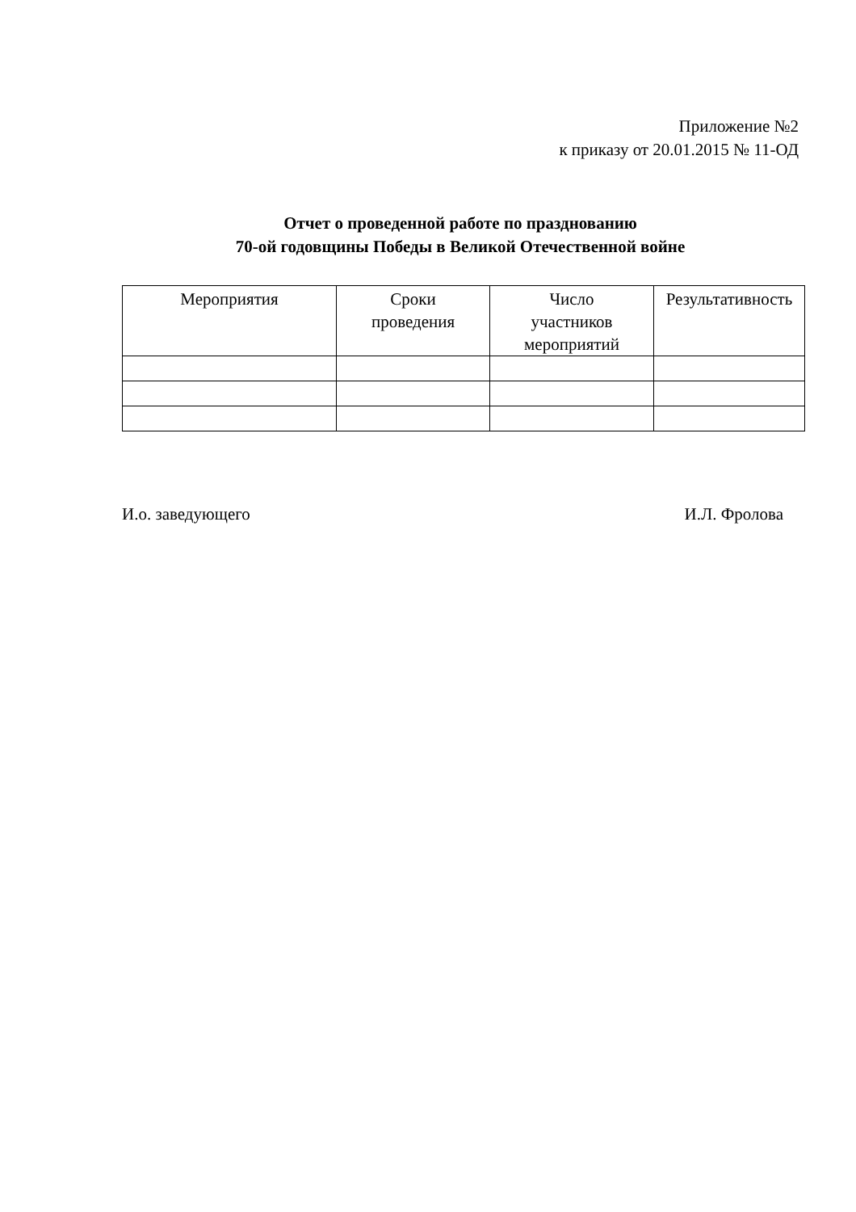Приложение №2
к приказу от 20.01.2015 № 11-ОД
Отчет о проведенной работе по празднованию
70-ой годовщины Победы в Великой Отечественной войне
| Мероприятия | Сроки проведения | Число участников мероприятий | Результативность |
| --- | --- | --- | --- |
И.о. заведующего И.Л. Фролова